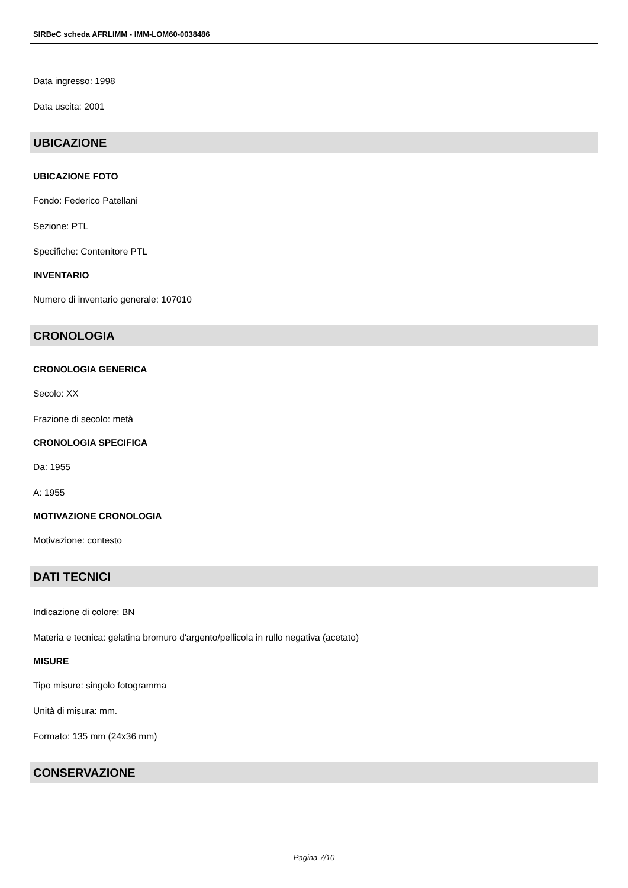SIRBeC scheda AFRLIMM - IMM-LOM60-0038486
Data ingresso: 1998
Data uscita: 2001
UBICAZIONE
UBICAZIONE FOTO
Fondo: Federico Patellani
Sezione: PTL
Specifiche: Contenitore PTL
INVENTARIO
Numero di inventario generale: 107010
CRONOLOGIA
CRONOLOGIA GENERICA
Secolo: XX
Frazione di secolo: metà
CRONOLOGIA SPECIFICA
Da: 1955
A: 1955
MOTIVAZIONE CRONOLOGIA
Motivazione: contesto
DATI TECNICI
Indicazione di colore: BN
Materia e tecnica: gelatina bromuro d'argento/pellicola in rullo negativa (acetato)
MISURE
Tipo misure: singolo fotogramma
Unità di misura: mm.
Formato: 135 mm (24x36 mm)
CONSERVAZIONE
Pagina 7/10